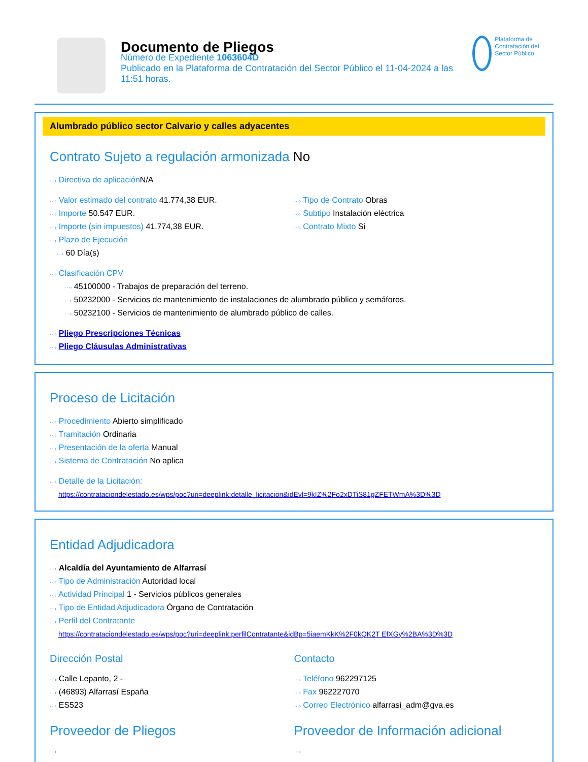Documento de Pliegos
Número de Expediente 1063604D
Publicado en la Plataforma de Contratación del Sector Público el 11-04-2024 a las 11:51 horas.
Plataforma de Contratación del Sector Público
Alumbrado público sector Calvario y calles adyacentes
Contrato Sujeto a regulación armonizada No
···› Directiva de aplicación N/A
···› Valor estimado del contrato 41.774,38 EUR.
···› Importe 50.547 EUR.
···› Importe (sin impuestos) 41.774,38 EUR.
···› Plazo de Ejecución
···› 60 Día(s)
···› Tipo de Contrato Obras
···› Subtipo Instalación eléctrica
···› Contrato Mixto Si
···› Clasificación CPV
···› 45100000 - Trabajos de preparación del terreno.
···› 50232000 - Servicios de mantenimiento de instalaciones de alumbrado público y semáforos.
···› 50232100 - Servicios de mantenimiento de alumbrado público de calles.
···› Pliego Prescripciones Técnicas
···› Pliego Cláusulas Administrativas
Proceso de Licitación
···› Procedimiento Abierto simplificado
···› Tramitación Ordinaria
···› Presentación de la oferta Manual
···› Sistema de Contratación No aplica
···› Detalle de la Licitación:
https://contrataciondelestado.es/wps/poc?uri=deeplink:detalle_licitacion&idEvl=9kIZ%2Fo2xDTiS81gZFETWmA%3D%3D
Entidad Adjudicadora
···› Alcaldía del Ayuntamiento de Alfarrasí
···› Tipo de Administración Autoridad local
···› Actividad Principal 1 - Servicios públicos generales
···› Tipo de Entidad Adjudicadora Órgano de Contratación
···› Perfil del Contratante
https://contrataciondelestado.es/wps/poc?uri=deeplink:perfilContratante&idBp=5iaemKkK%2F0kQK2T EfXGy%2BA%3D%3D
Dirección Postal
···› Calle Lepanto, 2 -
···› (46893) Alfarrasí España
···› ES523
Contacto
···› Teléfono 962297125
···› Fax 962227070
···› Correo Electrónico alfarrasi_adm@gva.es
Proveedor de Pliegos
···›
Proveedor de Información adicional
···›